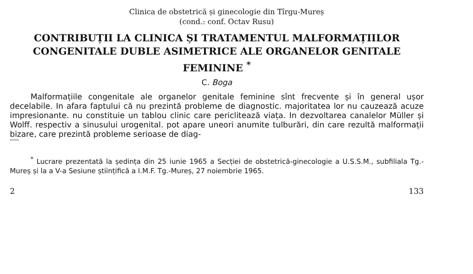Clinica de obstetrică și ginecologie din Tîrgu-Mureș
(cond.: conf. Octav Rusu)
CONTRIBUȚII LA CLINICA ȘI TRATAMENTUL MALFORMAȚIILOR CONGENITALE DUBLE ASIMETRICE ALE ORGANELOR GENITALE FEMININE <sup>*</sup>
C. Boga
Malformațiile congenitale ale organelor genitale feminine sînt frecvente și în general ușor decelabile. In afara faptului că nu prezintă probleme de diagnostic. majoritatea lor nu cauzează acuze impresionante. nu constituie un tablou clinic care periclitează viața. In dezvoltarea canalelor Müller și Wolff. respectiv a sinusului urogenital. pot apare uneori anumite tulburări, din care rezultă malformații bizare, care prezintă probleme serioase de diag-
<sup>*</sup> Lucrare prezentată la ședința din 25 iunie 1965 a Secției de obstetrică-ginecologie a U.S.S.M., subfiliala Tg.-Mureș și la a V-a Sesiune științifică a I.M.F. Tg.-Mureș, 27 noiembrie 1965.
2 133